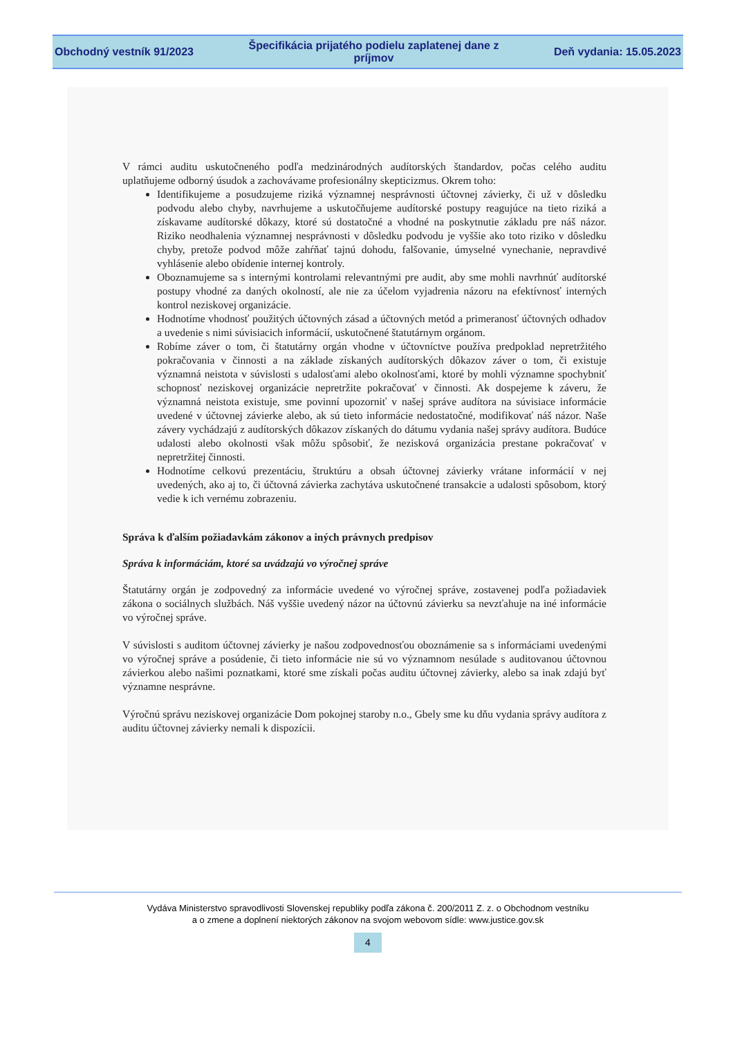Obchodný vestník 91/2023
Špecifikácia prijatého podielu zaplatenej dane z príjmov
Deň vydania: 15.05.2023
V rámci auditu uskutočneného podľa medzinárodných audítorských štandardov, počas celého auditu uplatňujeme odborný úsudok a zachovávame profesionálny skepticizmus. Okrem toho:
Identifikujeme a posudzujeme riziká významnej nesprávnosti účtovnej závierky, či už v dôsledku podvodu alebo chyby, navrhujeme a uskutočňujeme audítorské postupy reagujúce na tieto riziká a získavame audítorské dôkazy, ktoré sú dostatočné a vhodné na poskytnutie základu pre náš názor. Riziko neodhalenia významnej nesprávnosti v dôsledku podvodu je vyššie ako toto riziko v dôsledku chyby, pretože podvod môže zahŕňať tajnú dohodu, falšovanie, úmyselné vynechanie, nepravdivé vyhlásenie alebo obídenie internej kontroly.
Oboznamujeme sa s internými kontrolami relevantnými pre audit, aby sme mohli navrhnúť audítorské postupy vhodné za daných okolností, ale nie za účelom vyjadrenia názoru na efektívnosť interných kontrol neziskovej organizácie.
Hodnotíme vhodnosť použitých účtovných zásad a účtovných metód a primeranosť účtovných odhadov a uvedenie s nimi súvisiacich informácií, uskutočnené štatutárnym orgánom.
Robíme záver o tom, či štatutárny orgán vhodne v účtovníctve používa predpoklad nepretržitého pokračovania v činnosti a na základe získaných audítorských dôkazov záver o tom, či existuje významná neistota v súvislosti s udalosťami alebo okolnosťami, ktoré by mohli významne spochybniť schopnosť neziskovej organizácie nepretržite pokračovať v činnosti. Ak dospejeme k záveru, že významná neistota existuje, sme povinní upozorniť v našej správe audítora na súvisiace informácie uvedené v účtovnej závierke alebo, ak sú tieto informácie nedostatočné, modifikovať náš názor. Naše závery vychádzajú z audítorských dôkazov získaných do dátumu vydania našej správy audítora. Budúce udalosti alebo okolnosti však môžu spôsobiť, že nezisková organizácia prestane pokračovať v nepretržitej činnosti.
Hodnotíme celkovú prezentáciu, štruktúru a obsah účtovnej závierky vrátane informácií v nej uvedených, ako aj to, či účtovná závierka zachytáva uskutočnené transakcie a udalosti spôsobom, ktorý vedie k ich vernému zobrazeniu.
Správa k ďalším požiadavkám zákonov a iných právnych predpisov
Správa k informáciám, ktoré sa uvádzajú vo výročnej správe
Štatutárny orgán je zodpovedný za informácie uvedené vo výročnej správe, zostavenej podľa požiadaviek zákona o sociálnych službách. Náš vyššie uvedený názor na účtovnú závierku sa nevzťahuje na iné informácie vo výročnej správe.
V súvislosti s auditom účtovnej závierky je našou zodpovednosťou oboznámenie sa s informáciami uvedenými vo výročnej správe a posúdenie, či tieto informácie nie sú vo významnom nesúlade s auditovanou účtovnou závierkou alebo našimi poznatkami, ktoré sme získali počas auditu účtovnej závierky, alebo sa inak zdajú byť významne nesprávne.
Výročnú správu neziskovej organizácie Dom pokojnej staroby n.o., Gbely sme ku dňu vydania správy audítora z auditu účtovnej závierky nemali k dispozícii.
Vydáva Ministerstvo spravodlivosti Slovenskej republiky podľa zákona č. 200/2011 Z. z. o Obchodnom vestníku
a o zmene a doplnení niektorých zákonov na svojom webovom sídle: www.justice.gov.sk
4